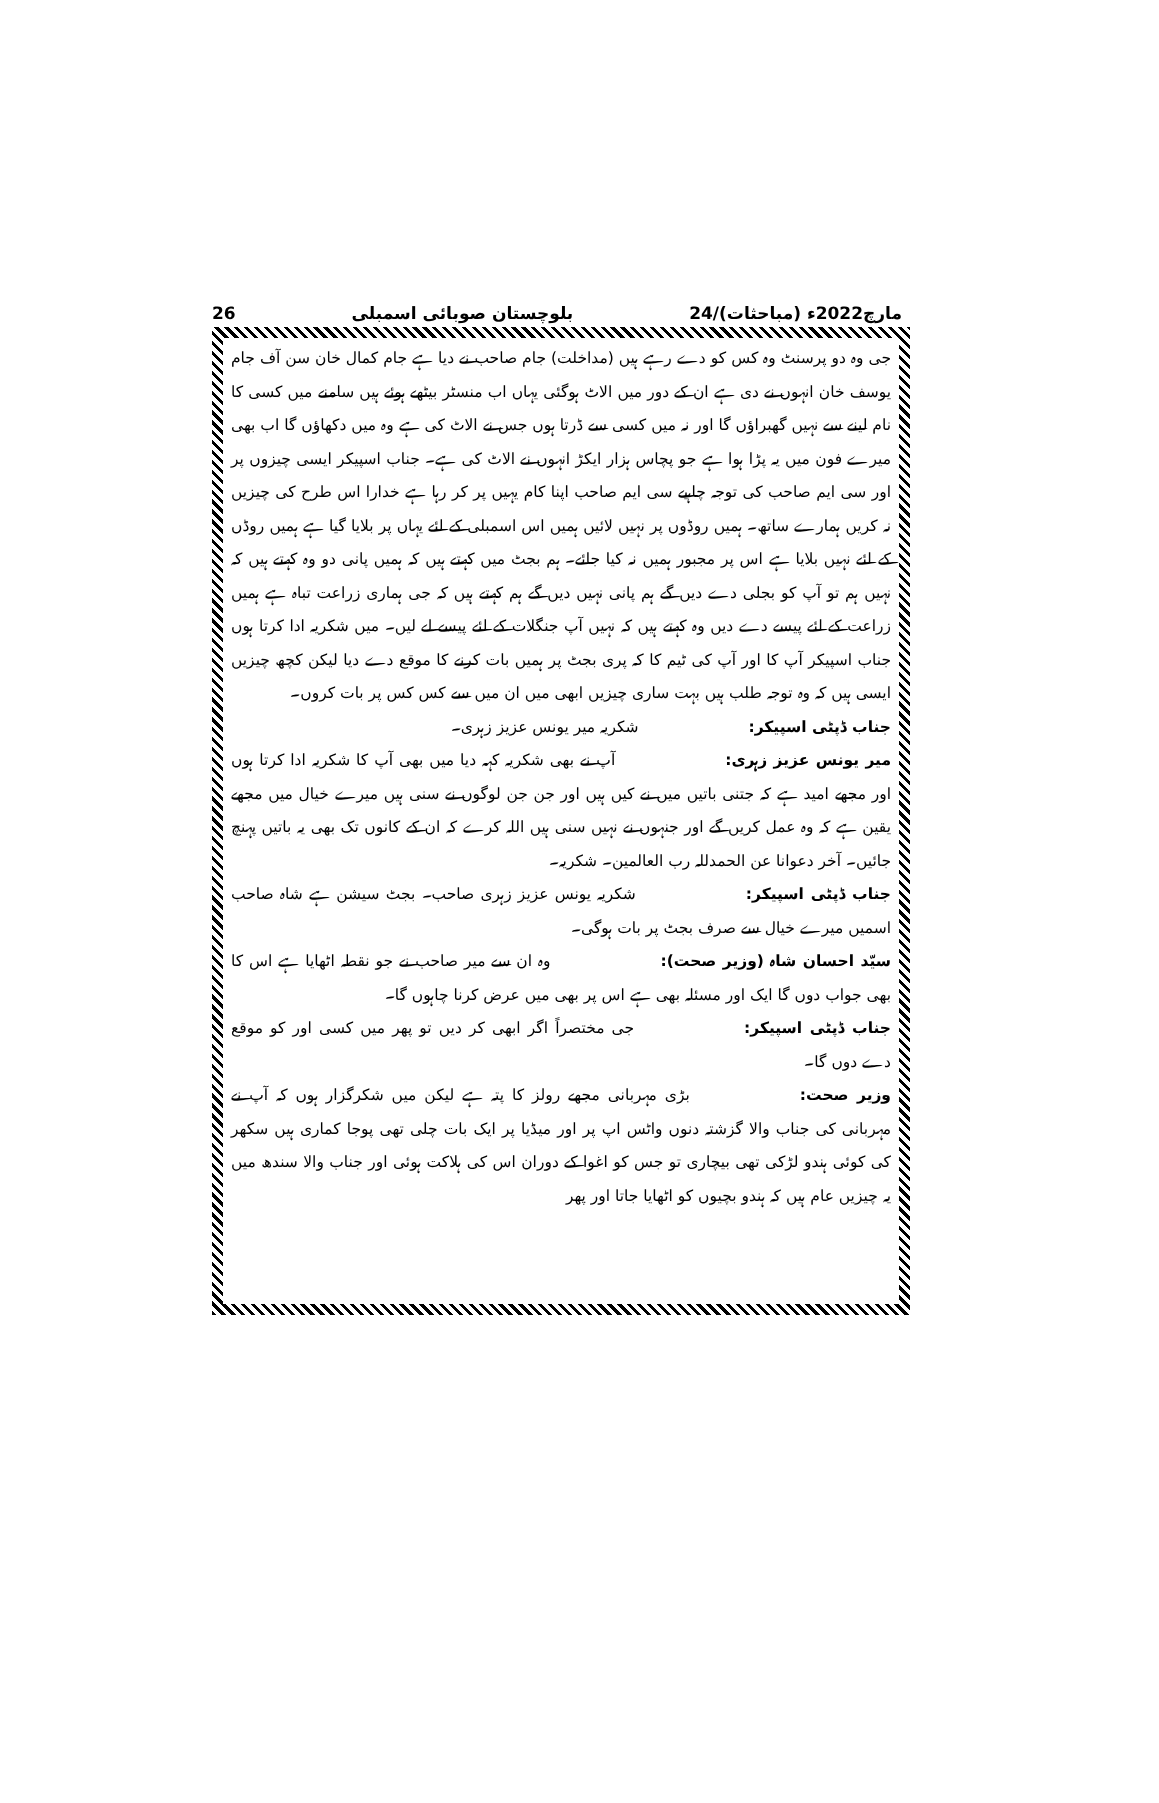26 بلوچستان صوبائی اسمبلی 24/مارچ2022ء (مباحثات)
جی وہ دو پرسنٹ وہ کس کو دے رہے ہیں (مداخلت) جام صاحب نے دیا ہے جام کمال خان سن آف جام یوسف خان انہوں نے دی ہے ان کے دور میں الاٹ ہوگئی یہاں اب منسٹر بیٹھے ہوئے ہیں سامنے میں کسی کا نام لینے سے نہیں گھبراؤں گا اور نہ میں کسی سے ڈرتا ہوں جس نے الاٹ کی ہے وہ میں دکھاؤں گا اب بھی میرے فون میں یہ پڑا ہوا ہے جو پچاس ہزار ایکڑ انہوں نے الاٹ کی ہے۔ جناب اسپیکر ایسی چیزوں پر اور سی ایم صاحب کی توجہ چاہیے سی ایم صاحب اپنا کام یہیں پر کر رہا ہے خدارا اس طرح کی چیزیں نہ کریں ہمارے ساتھ۔ ہمیں روڈوں پر نہیں لائیں ہمیں اس اسمبلی کے لئے یہاں پر بلایا گیا ہے ہمیں روڈں کے لئے نہیں بلایا ہے اس پر مجبور ہمیں نہ کیا جائے۔ ہم بجٹ میں کہتے ہیں کہ ہمیں پانی دو وہ کہتے ہیں کہ نہیں ہم تو آپ کو بجلی دے دیں گے ہم پانی نہیں دیں گے ہم کہتے ہیں کہ جی ہماری زراعت تباہ ہے ہمیں زراعت کے لئے پیسے دے دیں وہ کہتے ہیں کہ نہیں آپ جنگلات کے لئے پیسے لے لیں۔ میں شکریہ ادا کرتا ہوں جناب اسپیکر آپ کا اور آپ کی ٹیم کا کہ پری بجٹ پر ہمیں بات کرنے کا موقع دے دیا لیکن کچھ چیزیں ایسی ہیں کہ وہ توجہ طلب ہیں بہت ساری چیزیں ابھی میں ان میں سے کس کس پر بات کروں۔
جناب ڈپٹی اسپیکر: شکریہ میر یونس عزیز زہری۔
میر یونس عزیز زہری: آپ نے بھی شکریہ کہہ دیا میں بھی آپ کا شکریہ ادا کرتا ہوں اور مجھے امید ہے کہ جتنی باتیں میں نے کیں ہیں اور جن جن لوگوں نے سنی ہیں میرے خیال میں مجھے یقین ہے کہ وہ عمل کریں گے اور جنہوں نے نہیں سنی ہیں اللہ کرے کہ ان کے کانوں تک بھی یہ باتیں پہنچ جائیں۔ آخر دعوانا عن الحمدللہ رب العالمین۔ شکریہ۔
جناب ڈپٹی اسپیکر: شکریہ یونس عزیز زہری صاحب۔ بجٹ سیشن ہے شاہ صاحب اسمیں میرے خیال سے صرف بجٹ پر بات ہوگی۔
سیّد احسان شاہ (وزیر صحت): وہ ان سے میر صاحب نے جو نقطہ اٹھایا ہے اس کا بھی جواب دوں گا ایک اور مسئلہ بھی ہے اس پر بھی میں عرض کرنا چاہوں گا۔
جناب ڈپٹی اسپیکر: جی مختصراً اگر ابھی کر دیں تو پھر میں کسی اور کو موقع دے دوں گا۔
وزیر صحت: بڑی مہربانی مجھے رولز کا پتہ ہے لیکن میں شکرگزار ہوں کہ آپ نے مہربانی کی جناب والا گزشتہ دنوں واٹس اپ پر اور میڈیا پر ایک بات چلی تھی پوجا کماری ہیں سکھر کی کوئی ہندو لڑکی تھی بیچاری تو جس کو اغوا کے دوران اس کی ہلاکت ہوئی اور جناب والا سندھ میں یہ چیزیں عام ہیں کہ ہندو بچیوں کو اٹھایا جاتا اور پھر